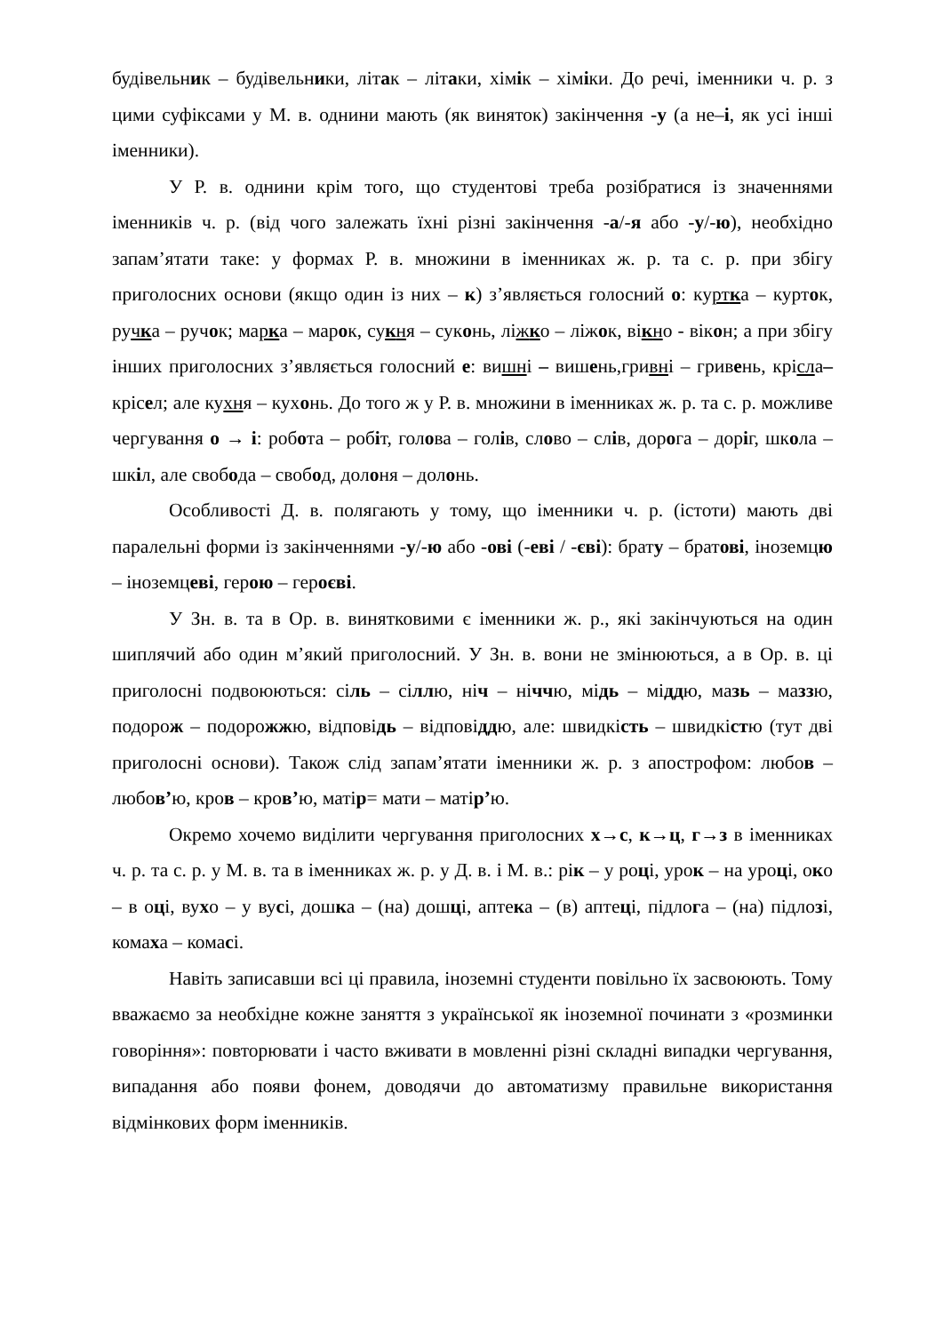будівельник – будівельники, літак – літаки, хімік – хіміки. До речі, іменники ч. р. з цими суфіксами у М. в. однини мають (як виняток) закінчення -у (а не–і, як усі інші іменники).
У Р. в. однини крім того, що студентові треба розібратися із значеннями іменників ч. р. (від чого залежать їхні різні закінчення -а/-я або -у/-ю), необхідно запам’ятати таке: у формах Р. в. множини в іменниках ж. р. та с. р. при збігу приголосних основи (якщо один із них – к) з’являється голосний о: куртка – курток, ручка – ручок; марка – марок, сукня – суконь, ліжко – ліжок, вікно - вікон; а при збігу інших приголосних з’являється голосний е: вишні – вишень,гривні – гривень, крісла–крісел; але кухня – кухонь. До того ж у Р. в. множини в іменниках ж. р. та с. р. можливе чергування о → і: робота – робіт, голова – голів, слово – слів, дорога – доріг, школа – шкіл, але свобода – свобод, долоня – долонь.
Особливості Д. в. полягають у тому, що іменники ч. р. (істоти) мають дві паралельні форми із закінченнями -у/-ю або -ові (-еві / -єві): брату – братові, іноземцю – іноземцеві, герою – героєві.
У Зн. в. та в Ор. в. винятковими є іменники ж. р., які закінчуються на один шиплячий або один м’який приголосний. У Зн. в. вони не змінюються, а в Ор. в. ці приголосні подвоюються: сіль – сіллю, ніч – ніччю, мідь – міддю, мазь – маззю, подорож – подорожжю, відповідь – відповіддю, але: швидкість – швидкістю (тут дві приголосні основи). Також слід запам’ятати іменники ж. р. з апострофом: любов – любов’ю, кров – кров’ю, матір= мати – матір’ю.
Окремо хочемо виділити чергування приголосних х→с, к→ц, г→з в іменниках ч. р. та с. р. у М. в. та в іменниках ж. р. у Д. в. і М. в.: рік – у році, урок – на уроці, око – в оці, вухо – у вусі, дошка – (на) дошці, аптека – (в) аптеці, підлога – (на) підлозі, комаха – комасі.
Навіть записавши всі ці правила, іноземні студенти повільно їх засвоюють. Тому вважаємо за необхідне кожне заняття з української як іноземної починати з «розминки говоріння»: повторювати і часто вживати в мовленні різні складні випадки чергування, випадання або появи фонем, доводячи до автоматизму правильне використання відмінкових форм іменників.